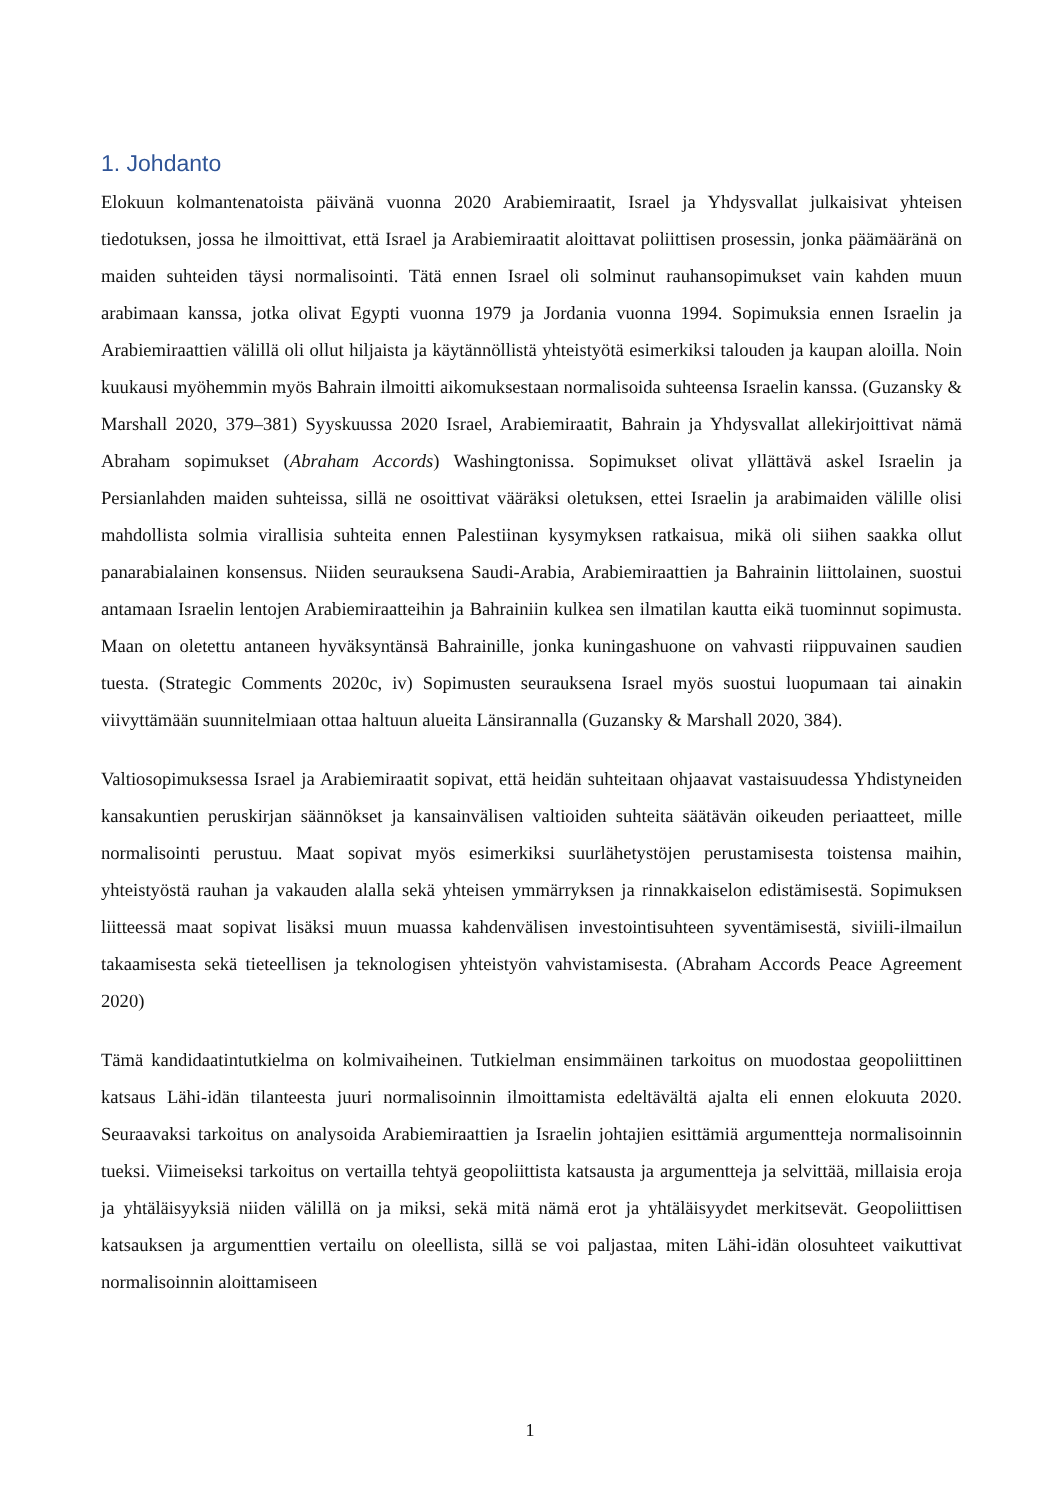1. Johdanto
Elokuun kolmantenatoista päivänä vuonna 2020 Arabiemiraatit, Israel ja Yhdysvallat julkaisivat yhteisen tiedotuksen, jossa he ilmoittivat, että Israel ja Arabiemiraatit aloittavat poliittisen prosessin, jonka päämääränä on maiden suhteiden täysi normalisointi. Tätä ennen Israel oli solminut rauhansopimukset vain kahden muun arabimaan kanssa, jotka olivat Egypti vuonna 1979 ja Jordania vuonna 1994. Sopimuksia ennen Israelin ja Arabiemiraattien välillä oli ollut hiljaista ja käytännöllistä yhteistyötä esimerkiksi talouden ja kaupan aloilla. Noin kuukausi myöhemmin myös Bahrain ilmoitti aikomuksestaan normalisoida suhteensa Israelin kanssa. (Guzansky & Marshall 2020, 379–381) Syyskuussa 2020 Israel, Arabiemiraatit, Bahrain ja Yhdysvallat allekirjoittivat nämä Abraham sopimukset (Abraham Accords) Washingtonissa. Sopimukset olivat yllättävä askel Israelin ja Persianlahden maiden suhteissa, sillä ne osoittivat vääräksi oletuksen, ettei Israelin ja arabimaiden välille olisi mahdollista solmia virallisia suhteita ennen Palestiinan kysymyksen ratkaisua, mikä oli siihen saakka ollut panarabialainen konsensus. Niiden seurauksena Saudi-Arabia, Arabiemiraattien ja Bahrainin liittolainen, suostui antamaan Israelin lentojen Arabiemiraatteihin ja Bahrainiin kulkea sen ilmatilan kautta eikä tuominnut sopimusta. Maan on oletettu antaneen hyväksyntänsä Bahrainille, jonka kuningashuone on vahvasti riippuvainen saudien tuesta. (Strategic Comments 2020c, iv) Sopimusten seurauksena Israel myös suostui luopumaan tai ainakin viivyttämään suunnitelmiaan ottaa haltuun alueita Länsirannalla (Guzansky & Marshall 2020, 384).
Valtiosopimuksessa Israel ja Arabiemiraatit sopivat, että heidän suhteitaan ohjaavat vastaisuudessa Yhdistyneiden kansakuntien peruskirjan säännökset ja kansainvälisen valtioiden suhteita säätävän oikeuden periaatteet, mille normalisointi perustuu. Maat sopivat myös esimerkiksi suurlähetystöjen perustamisesta toistensa maihin, yhteistyöstä rauhan ja vakauden alalla sekä yhteisen ymmärryksen ja rinnakkaiselon edistämisestä. Sopimuksen liitteessä maat sopivat lisäksi muun muassa kahdenvälisen investointisuhteen syventämisestä, siviili-ilmailun takaamisesta sekä tieteellisen ja teknologisen yhteistyön vahvistamisesta. (Abraham Accords Peace Agreement 2020)
Tämä kandidaatintutkielma on kolmivaiheinen. Tutkielman ensimmäinen tarkoitus on muodostaa geopoliittinen katsaus Lähi-idän tilanteesta juuri normalisoinnin ilmoittamista edeltävältä ajalta eli ennen elokuuta 2020. Seuraavaksi tarkoitus on analysoida Arabiemiraattien ja Israelin johtajien esittämiä argumentteja normalisoinnin tueksi. Viimeiseksi tarkoitus on vertailla tehtyä geopoliittista katsausta ja argumentteja ja selvittää, millaisia eroja ja yhtäläisyyksiä niiden välillä on ja miksi, sekä mitä nämä erot ja yhtäläisyydet merkitsevät. Geopoliittisen katsauksen ja argumenttien vertailu on oleellista, sillä se voi paljastaa, miten Lähi-idän olosuhteet vaikuttivat normalisoinnin aloittamiseen
1